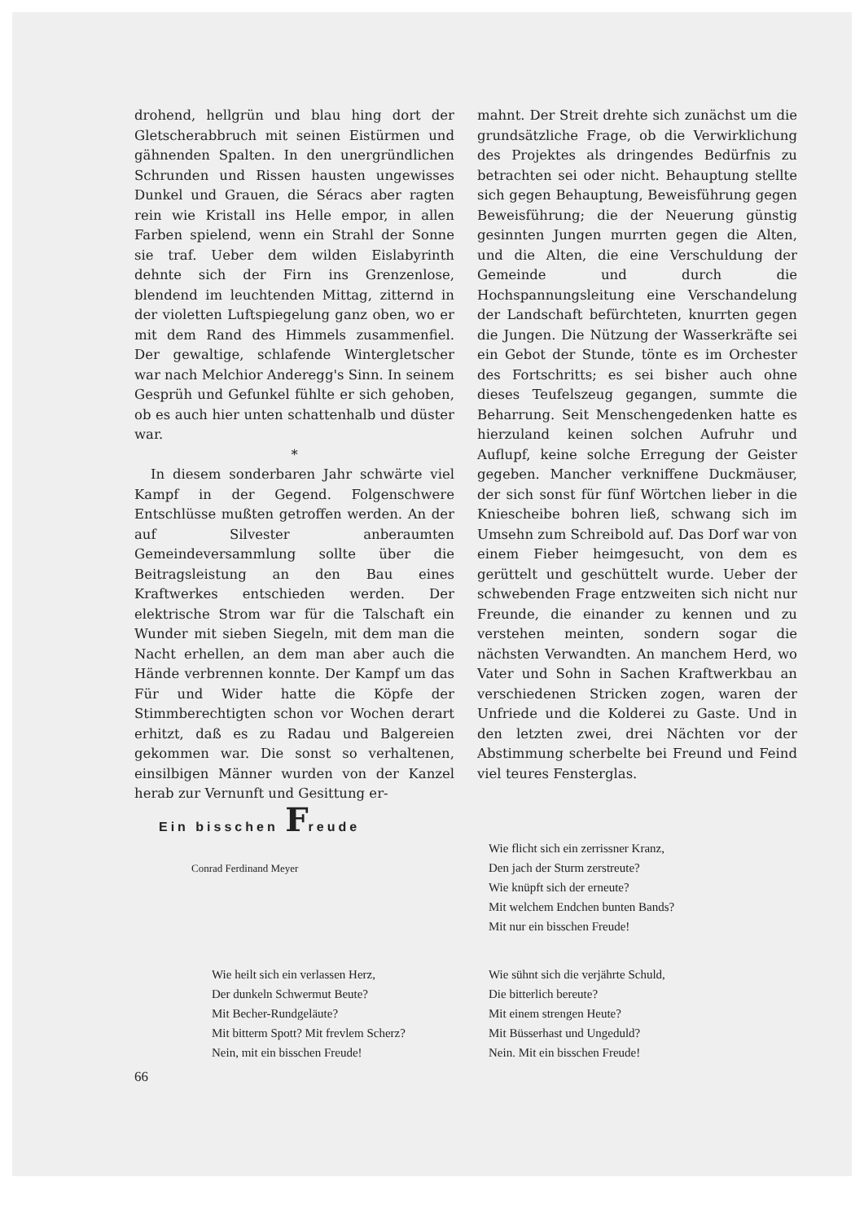drohend, hellgrün und blau hing dort der Gletscherabbruch mit seinen Eistürmen und gähnenden Spalten. In den unergründlichen Schrunden und Rissen hausten ungewisses Dunkel und Grauen, die Séracs aber ragten rein wie Kristall ins Helle empor, in allen Farben spielend, wenn ein Strahl der Sonne sie traf. Ueber dem wilden Eislabyrinth dehnte sich der Firn ins Grenzenlose, blendend im leuchtenden Mittag, zitternd in der violetten Luftspiegelung ganz oben, wo er mit dem Rand des Himmels zusammenfiel. Der gewaltige, schlafende Wintergletscher war nach Melchior Anderegg's Sinn. In seinem Gesprüh und Gefunkel fühlte er sich gehoben, ob es auch hier unten schattenhalb und düster war.
*
In diesem sonderbaren Jahr schwärte viel Kampf in der Gegend. Folgenschwere Entschlüsse mußten getroffen werden. An der auf Silvester anberaumten Gemeindeversammlung sollte über die Beitragsleistung an den Bau eines Kraftwerkes entschieden werden. Der elektrische Strom war für die Talschaft ein Wunder mit sieben Siegeln, mit dem man die Nacht erhellen, an dem man aber auch die Hände verbrennen konnte. Der Kampf um das Für und Wider hatte die Köpfe der Stimmberechtigten schon vor Wochen derart erhitzt, daß es zu Radau und Balgereien gekommen war. Die sonst so verhaltenen, einsilbigen Männer wurden von der Kanzel herab zur Vernunft und Gesittung er-
mahnt. Der Streit drehte sich zunächst um die grundsätzliche Frage, ob die Verwirklichung des Projektes als dringendes Bedürfnis zu betrachten sei oder nicht. Behauptung stellte sich gegen Behauptung, Beweisführung gegen Beweisführung; die der Neuerung günstig gesinnten Jungen murrten gegen die Alten, und die Alten, die eine Verschuldung der Gemeinde und durch die Hochspannungsleitung eine Verschandelung der Landschaft befürchteten, knurrten gegen die Jungen. Die Nützung der Wasserkräfte sei ein Gebot der Stunde, tönte es im Orchester des Fortschritts; es sei bisher auch ohne dieses Teufelszeug gegangen, summte die Beharrung. Seit Menschengedenken hatte es hierzuland keinen solchen Aufruhr und Auflupf, keine solche Erregung der Geister gegeben. Mancher verkniffene Duckmäuser, der sich sonst für fünf Wörtchen lieber in die Kniescheibe bohren ließ, schwang sich im Umsehn zum Schreibold auf. Das Dorf war von einem Fieber heimgesucht, von dem es gerüttelt und geschüttelt wurde. Ueber der schwebenden Frage entzweiten sich nicht nur Freunde, die einander zu kennen und zu verstehen meinten, sondern sogar die nächsten Verwandten. An manchem Herd, wo Vater und Sohn in Sachen Kraftwerkbau an verschiedenen Stricken zogen, waren der Unfriede und die Kolderei zu Gaste. Und in den letzten zwei, drei Nächten vor der Abstimmung scherbelte bei Freund und Feind viel teures Fensterglas.
Ein bisschen Freude
Conrad Ferdinand Meyer
Wie flicht sich ein zerrissner Kranz,
Den jach der Sturm zerstreute?
Wie knüpft sich der erneute?
Mit welchem Endchen bunten Bands?
Mit nur ein bisschen Freude!
Wie heilt sich ein verlassen Herz,
Der dunkeln Schwermut Beute?
Mit Becher-Rundgeläute?
Mit bitterm Spott? Mit frevlem Scherz?
Nein, mit ein bisschen Freude!
Wie sühnt sich die verjährte Schuld,
Die bitterlich bereute?
Mit einem strengen Heute?
Mit Büsserhast und Ungeduld?
Nein. Mit ein bisschen Freude!
66